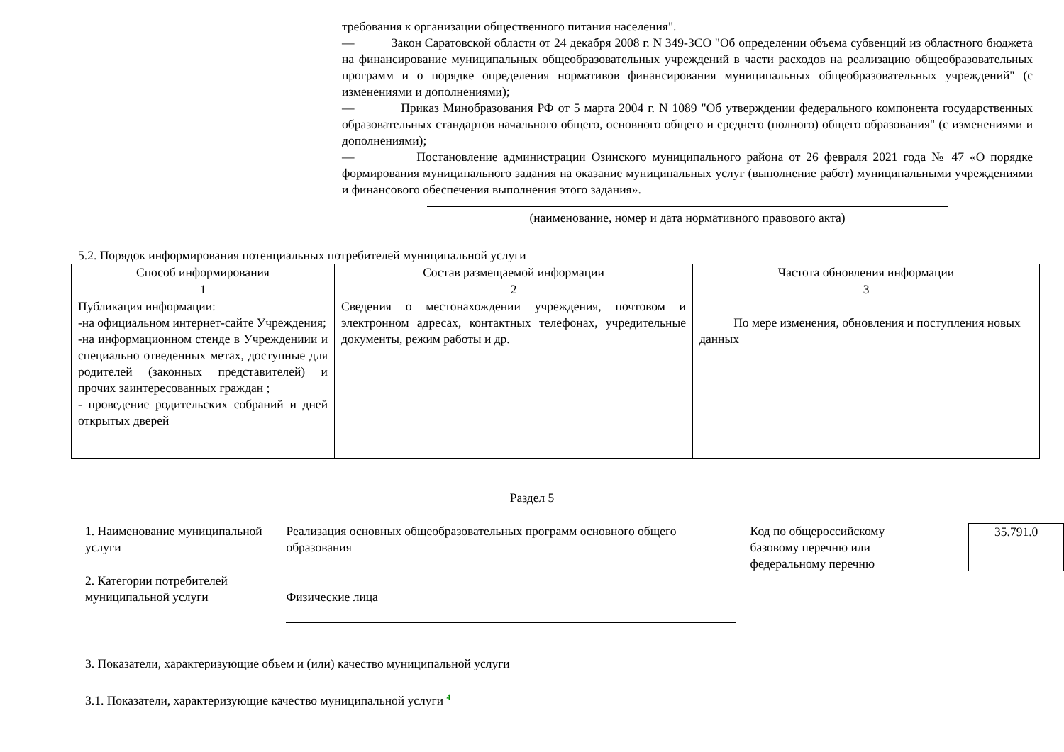требования к организации общественного питания населения".
— Закон Саратовской области от 24 декабря 2008 г. N 349-ЗСО "Об определении объема субвенций из областного бюджета на финансирование муниципальных общеобразовательных учреждений в части расходов на реализацию общеобразовательных программ и о порядке определения нормативов финансирования муниципальных общеобразовательных учреждений" (с изменениями и дополнениями);
— Приказ Минобразования РФ от 5 марта 2004 г. N 1089 "Об утверждении федерального компонента государственных образовательных стандартов начального общего, основного общего и среднего (полного) общего образования" (с изменениями и дополнениями);
— Постановление администрации Озинского муниципального района от 26 февраля 2021 года № 47 «О порядке формирования муниципального задания на оказание муниципальных услуг (выполнение работ) муниципальными учреждениями и финансового обеспечения выполнения этого задания».
(наименование, номер и дата нормативного правового акта)
5.2. Порядок информирования потенциальных потребителей муниципальной услуги
| Способ информирования | Состав размещаемой информации | Частота обновления информации |
| --- | --- | --- |
| 1 | 2 | 3 |
| Публикация информации: -на официальном интернет-сайте Учреждения; -на информационном стенде в Учреждениии и специально отведенных метах, доступные для родителей (законных представителей) и прочих заинтересованных граждан ; - проведение родительских собраний и дней открытых дверей | Сведения о местонахождении учреждения, почтовом и электронном адресах, контактных телефонах, учредительные документы, режим работы и др. | По мере изменения, обновления и поступления новых данных |
Раздел 5
1. Наименование муниципальной услуги
2. Категории потребителей муниципальной услуги
Реализация основных общеобразовательных программ основного общего образования
Физические лица
Код по общероссийскому базовому перечню или федеральному перечню
35.791.0
3. Показатели, характеризующие объем и (или) качество муниципальной услуги
3.1. Показатели, характеризующие качество муниципальной услуги <sup>4</sup>